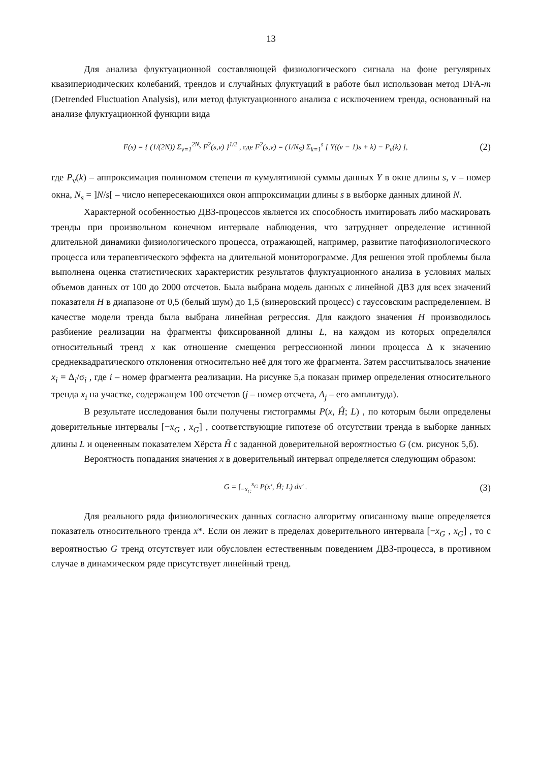13
Для анализа флуктуационной составляющей физиологического сигнала на фоне регулярных квазипериодических колебаний, трендов и случайных флуктуаций в работе был использован метод DFA-m (Detrended Fluctuation Analysis), или метод флуктуационного анализа с исключением тренда, основанный на анализе флуктуационной функции вида
F(s) = { (1/(2N)) Σ<sub>ν=1</sub><sup>2N<sub>s</sub></sup> F<sup>2</sup>(s,ν) }<sup>1/2</sup> , где F<sup>2</sup>(s,ν) = (1/N<sub>S</sub>) Σ<sub>k=1</sub><sup>s</sup> [ Y((ν − 1)s + k) − P<sub>ν</sub>(k) ], (2)
где P<sub>ν</sub>(k) – аппроксимация полиномом степени m кумулятивной суммы данных Y в окне длины s, ν – номер окна, N<sub>s</sub> = ]N/s[ – число непересекающихся окон аппроксимации длины s в выборке данных длиной N.
Характерной особенностью ДВЗ-процессов является их способность имитировать либо маскировать тренды при произвольном конечном интервале наблюдения, что затрудняет определение истинной длительной динамики физиологического процесса, отражающей, например, развитие патофизиологического процесса или терапевтического эффекта на длительной мониторограмме. Для решения этой проблемы была выполнена оценка статистических характеристик результатов флуктуационного анализа в условиях малых объемов данных от 100 до 2000 отсчетов. Была выбрана модель данных с линейной ДВЗ для всех значений показателя H в диапазоне от 0,5 (белый шум) до 1,5 (винеровский процесс) с гауссовским распределением. В качестве модели тренда была выбрана линейная регрессия. Для каждого значения H производилось разбиение реализации на фрагменты фиксированной длины L, на каждом из которых определялся относительный тренд x как отношение смещения регрессионной линии процесса Δ к значению среднеквадратического отклонения относительно неё для того же фрагмента. Затем рассчитывалось значение x<sub>i</sub> = Δ<sub>i</sub>/σ<sub>i</sub> , где i – номер фрагмента реализации. На рисунке 5,а показан пример определения относительного тренда x<sub>i</sub> на участке, содержащем 100 отсчетов (j – номер отсчета, A<sub>j</sub> – его амплитуда).
В результате исследования были получены гистограммы P(x, Ĥ; L) , по которым были определены доверительные интервалы [−x<sub>G</sub> , x<sub>G</sub>] , соответствующие гипотезе об отсутствии тренда в выборке данных длины L и оцененным показателем Хёрста Ĥ с заданной доверительной вероятностью G (см. рисунок 5,б).
Вероятность попадания значения x в доверительный интервал определяется следующим образом:
G = ∫<sub>−x<sub>G</sub></sub><sup>x<sub>G</sub></sup> P(x′, Ĥ; L) dx′ . (3)
Для реального ряда физиологических данных согласно алгоритму описанному выше определяется показатель относительного тренда x*. Если он лежит в пределах доверительного интервала [−x<sub>G</sub> , x<sub>G</sub>] , то с вероятностью G тренд отсутствует или обусловлен естественным поведением ДВЗ-процесса, в противном случае в динамическом ряде присутствует линейный тренд.